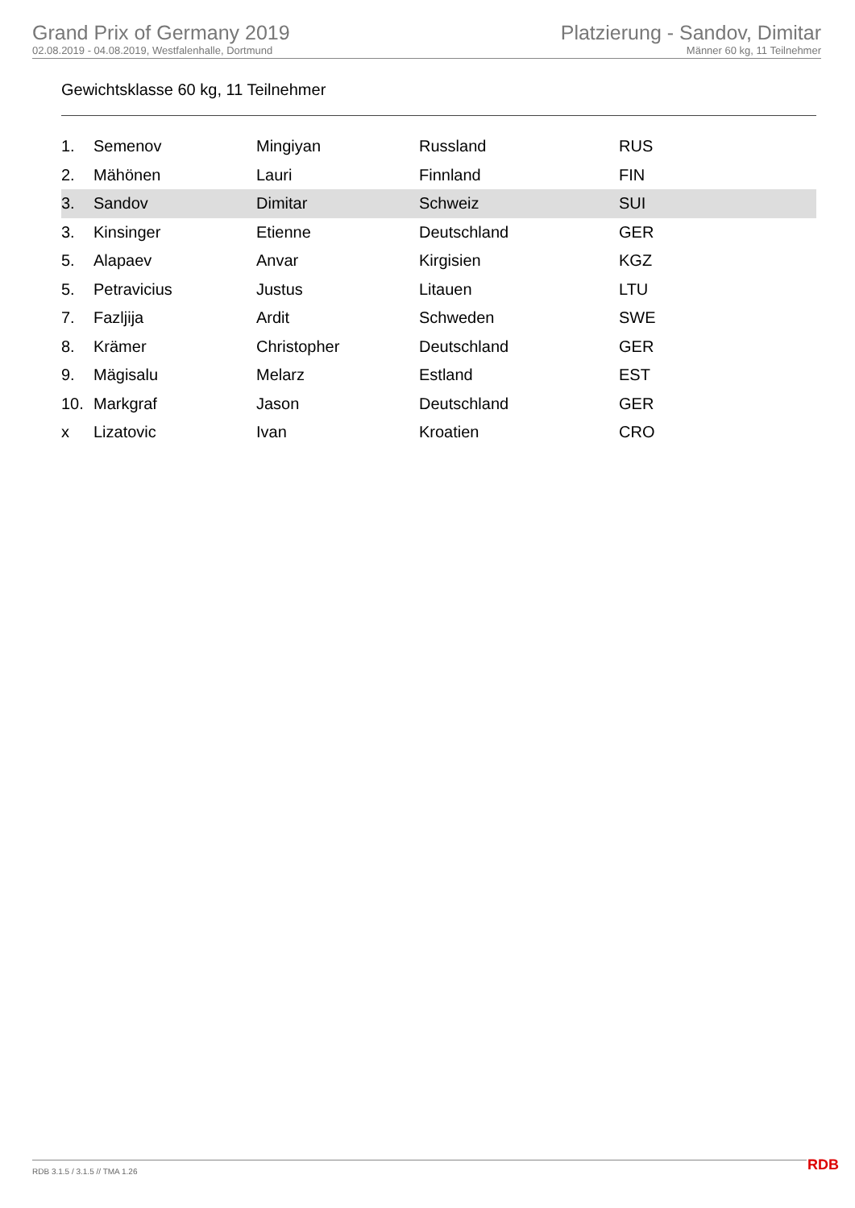Grand Prix of Germany 2019
02.08.2019 - 04.08.2019, Westfalenhalle, Dortmund
Platzierung - Sandov, Dimitar
Männer 60 kg, 11 Teilnehmer
Gewichtsklasse 60 kg, 11 Teilnehmer
| 1. | Semenov | Mingiyan | Russland | RUS |
| 2. | Mähönen | Lauri | Finnland | FIN |
| 3. | Sandov | Dimitar | Schweiz | SUI |
| 3. | Kinsinger | Etienne | Deutschland | GER |
| 5. | Alapaev | Anvar | Kirgisien | KGZ |
| 5. | Petravicius | Justus | Litauen | LTU |
| 7. | Fazljija | Ardit | Schweden | SWE |
| 8. | Krämer | Christopher | Deutschland | GER |
| 9. | Mägisalu | Melarz | Estland | EST |
| 10. | Markgraf | Jason | Deutschland | GER |
| x | Lizatovic | Ivan | Kroatien | CRO |
RDB 3.1.5 / 3.1.5 // TMA 1.26 RDB